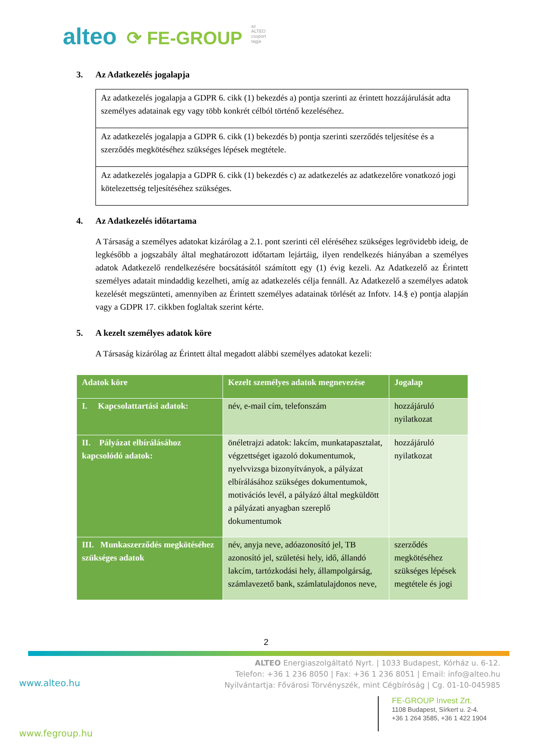az ALTEO csoport tagja alteo ⟳ FE-GROUP
3. Az Adatkezelés jogalapja
Az adatkezelés jogalapja a GDPR 6. cikk (1) bekezdés a) pontja szerinti az érintett hozzájárulását adta személyes adatainak egy vagy több konkrét célból történő kezeléséhez.
Az adatkezelés jogalapja a GDPR 6. cikk (1) bekezdés b) pontja szerinti szerződés teljesítése és a szerződés megkötéséhez szükséges lépések megtétele.
Az adatkezelés jogalapja a GDPR 6. cikk (1) bekezdés c) az adatkezelés az adatkezelőre vonatkozó jogi kötelezettség teljesítéséhez szükséges.
4. Az Adatkezelés időtartama
A Társaság a személyes adatokat kizárólag a 2.1. pont szerinti cél eléréséhez szükséges legrövidebb ideig, de legkésőbb a jogszabály által meghatározott időtartam lejártáig, ilyen rendelkezés hiányában a személyes adatok Adatkezelő rendelkezésére bocsátásától számított egy (1) évig kezeli. Az Adatkezelő az Érintett személyes adatait mindaddig kezelheti, amíg az adatkezelés célja fennáll. Az Adatkezelő a személyes adatok kezelését megszünteti, amennyiben az Érintett személyes adatainak törlését az Infotv. 14.§ e) pontja alapján vagy a GDPR 17. cikkben foglaltak szerint kérte.
5. A kezelt személyes adatok köre
A Társaság kizárólag az Érintett által megadott alábbi személyes adatokat kezeli:
| Adatok köre | Kezelt személyes adatok megnevezése | Jogalap |
| --- | --- | --- |
| I. Kapcsolattartási adatok: | név, e-mail cím, telefonszám | hozzájáruló nyilatkozat |
| II. Pályázat elbírálásához kapcsolódó adatok: | önéletrajzi adatok: lakcím, munkatapasztalat, végzettséget igazoló dokumentumok, nyelvvizsga bizonyítványok, a pályázat elbírálásához szükséges dokumentumok, motivációs levél, a pályázó által megküldött a pályázati anyagban szereplő dokumentumok | hozzájáruló nyilatkozat |
| III. Munkaszerződés megkötéséhez szükséges adatok | név, anyja neve, adóazonosító jel, TB azonosító jel, születési hely, idő, állandó lakcím, tartózkodási hely, állampolgárság, számlavezető bank, számlatulajdonos neve, | szerződés megkötéséhez szükséges lépések megtétele és jogi |
2
ALTEO Energiaszolgáltató Nyrt. | 1033 Budapest, Kórház u. 6-12.
Telefon: +36 1 236 8050 | Fax: +36 1 236 8051 | Email: info@alteo.hu
Nyilvántartja: Fővárosi Törvényszék, mint Cégbíróság | Cg. 01-10-045985
www.alteo.hu
FE-GROUP Invest Zrt.
1108 Budapest, Sírkert u. 2-4.
+36 1 264 3585, +36 1 422 1904
www.fegroup.hu